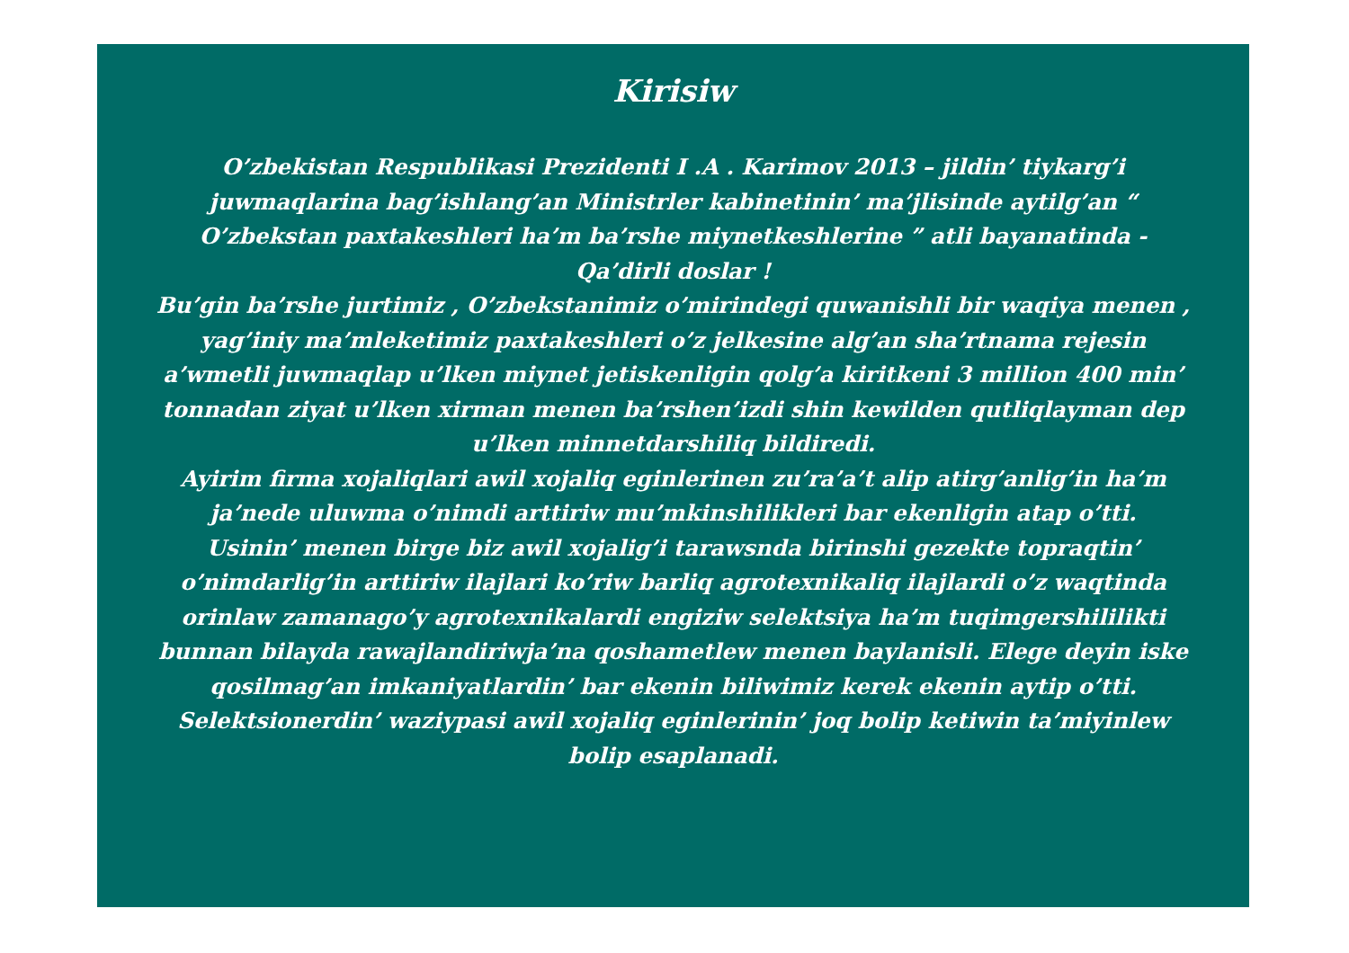Kirisiw
O’zbekistan Respublikasi Prezidenti I .A . Karimov 2013 – jildin’ tiykarg’i juwmaqlarina bag’ishlang’an Ministrler kabinetinin’ ma’jlisinde aytilg’an “ O’zbekstan paxtakeshleri ha’m ba’rshe miynetkeshlerine ” atli bayanatinda - Qa’dirli doslar !
Bu’gin ba’rshe jurtimiz , O’zbekstanimiz o’mirindegi quwanishli bir waqiya menen , yag’iniy ma’mleketimiz paxtakeshleri o’z jelkesine alg’an sha’rtnama rejesin a’wmetli juwmaqlap u’lken miynet jetiskenligin qolg’a kiritkeni 3 million 400 min’ tonnadan ziyat u’lken xirman menen ba’rshen’izdi shin kewilden qutliqlayman dep u’lken minnetdarshiliq bildiredi.
Ayirim firma xojaliqlari awil xojaliq eginlerinen zu’ra’a’t alip atirg’anlig’in ha’m ja’nede uluwma o’nimdi arttiriw mu’mkinshilikleri bar ekenligin atap o’tti.
Usinin’ menen birge biz awil xojalig’i tarawsnda birinshi gezekte topraqtin’ o’nimdarlig’in arttiriw ilajlari ko’riw barliq agrotexnikaliq ilajlardi o’z waqtinda orinlaw zamanago’y agrotexnikalardi engiziw selektsiya ha’m tuqimgershililikti bunnan bilayda rawajlandiriwja’na qoshametlew menen baylanisli. Elege deyin iske qosilmag’an imkaniyatlardin’ bar ekenin biliwimiz kerek ekenin aytip o’tti.
Selektsionerdin’ waziypasi awil xojaliq eginlerinin’ joq bolip ketiwin ta’miyinlew bolip esaplanadi.